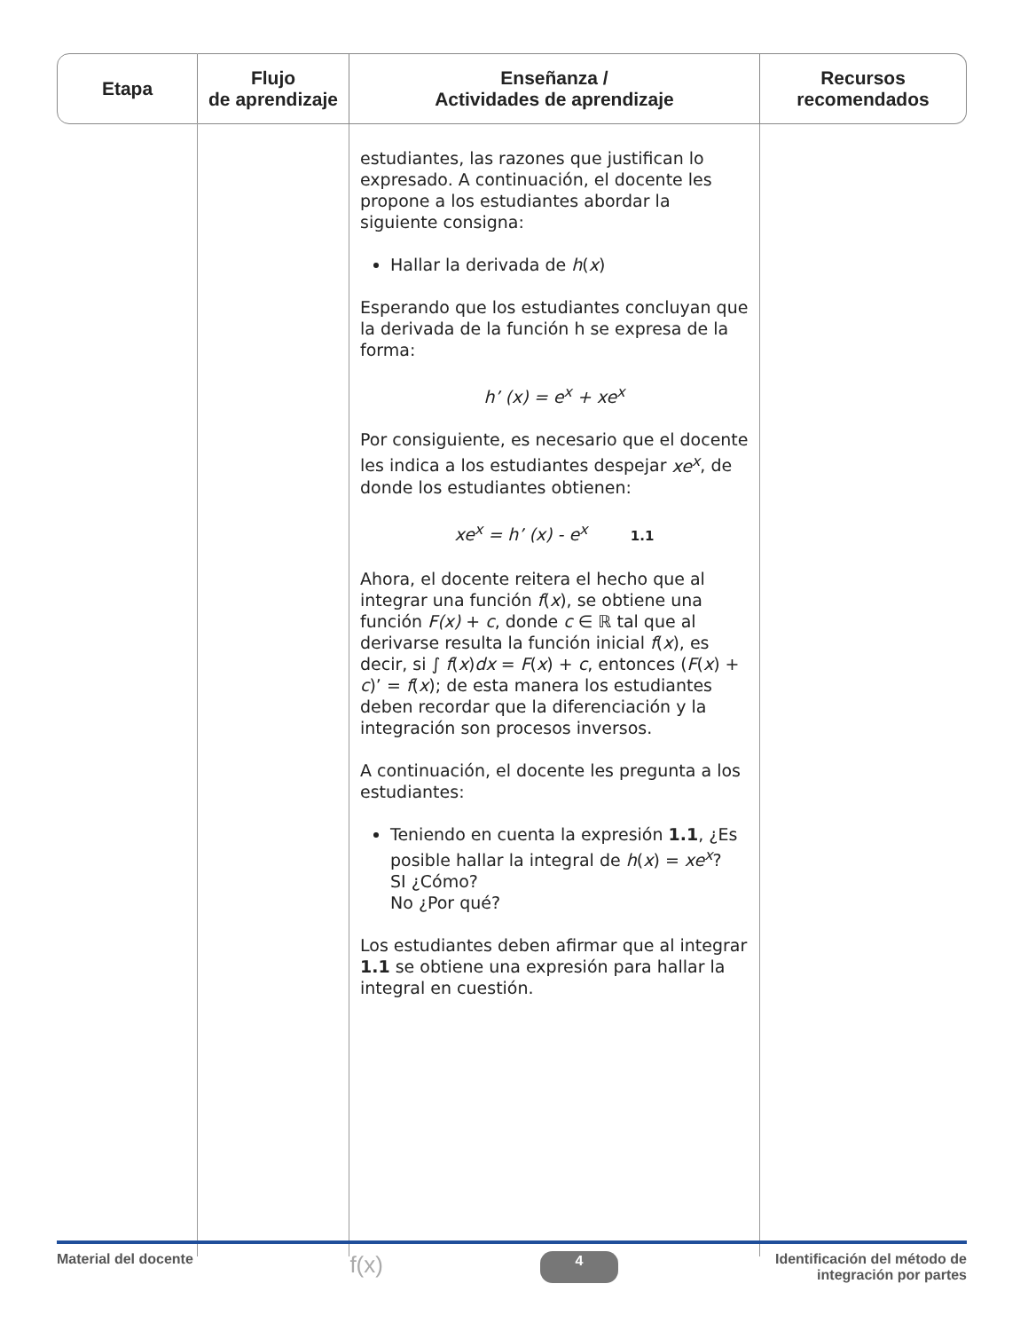| Etapa | Flujo de aprendizaje | Enseñanza / Actividades de aprendizaje | Recursos recomendados |
| --- | --- | --- | --- |
| | | estudiantes, las razones que justifican lo expresado. A continuación, el docente les propone a los estudiantes abordar la siguiente consigna: Hallar la derivada de h ( x ) Esperando que los estudiantes concluyan que la derivada de la función h se expresa de la forma: h’ (x) = e<sup>x</sup> + xe<sup>x</sup> Por consiguiente, es necesario que el docente les indica a los estudiantes despejar xe<sup>x</sup> , de donde los estudiantes obtienen: xe<sup>x</sup> = h’ (x) - e<sup>x</sup> 1.1 Ahora, el docente reitera el hecho que al integrar una función f ( x ), se obtiene una función F(x) + c , donde c ∈ ℝ tal que al derivarse resulta la función inicial f ( x ), es decir, si ∫ f ( x ) dx = F ( x ) + c , entonces ( F ( x ) + c )’ = f ( x ); de esta manera los estudiantes deben recordar que la diferenciación y la integración son procesos inversos. A continuación, el docente les pregunta a los estudiantes: Teniendo en cuenta la expresión 1.1 , ¿Es posible hallar la integral de h ( x ) = xe<sup>x</sup> ? SI ¿Cómo? No ¿Por qué? Los estudiantes deben afirmar que al integrar 1.1 se obtiene una expresión para hallar la integral en cuestión. | |
Material del docente f(x) 4 Identificación del método de
integración por partes